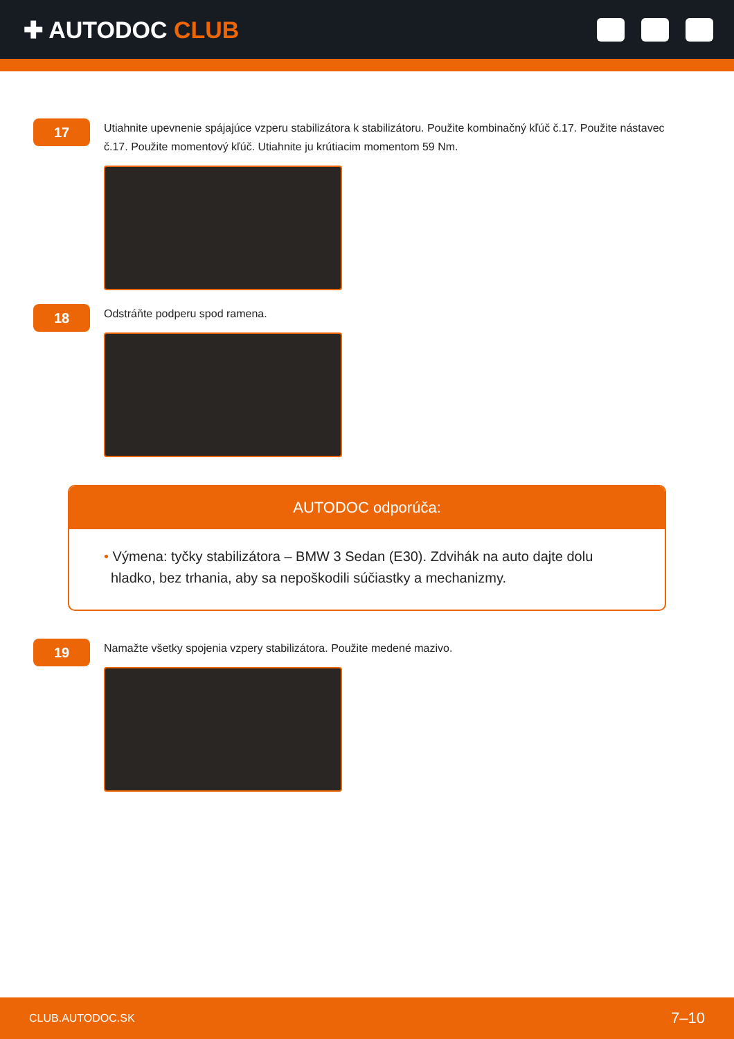✚ AUTODOC CLUB
17
Utiahnite upevnenie spájajúce vzperu stabilizátora k stabilizátoru. Použite kombinačný kľúč č.17. Použite nástavec č.17. Použite momentový kľúč. Utiahnite ju krútiacim momentom 59 Nm.
18
Odstráňte podperu spod ramena.
AUTODOC odporúča:
• Výmena: tyčky stabilizátora – BMW 3 Sedan (E30). Zdvihák na auto dajte dolu hladko, bez trhania, aby sa nepoškodili súčiastky a mechanizmy.
19
Namažte všetky spojenia vzpery stabilizátora. Použite medené mazivo.
CLUB.AUTODOC.SK 7–10